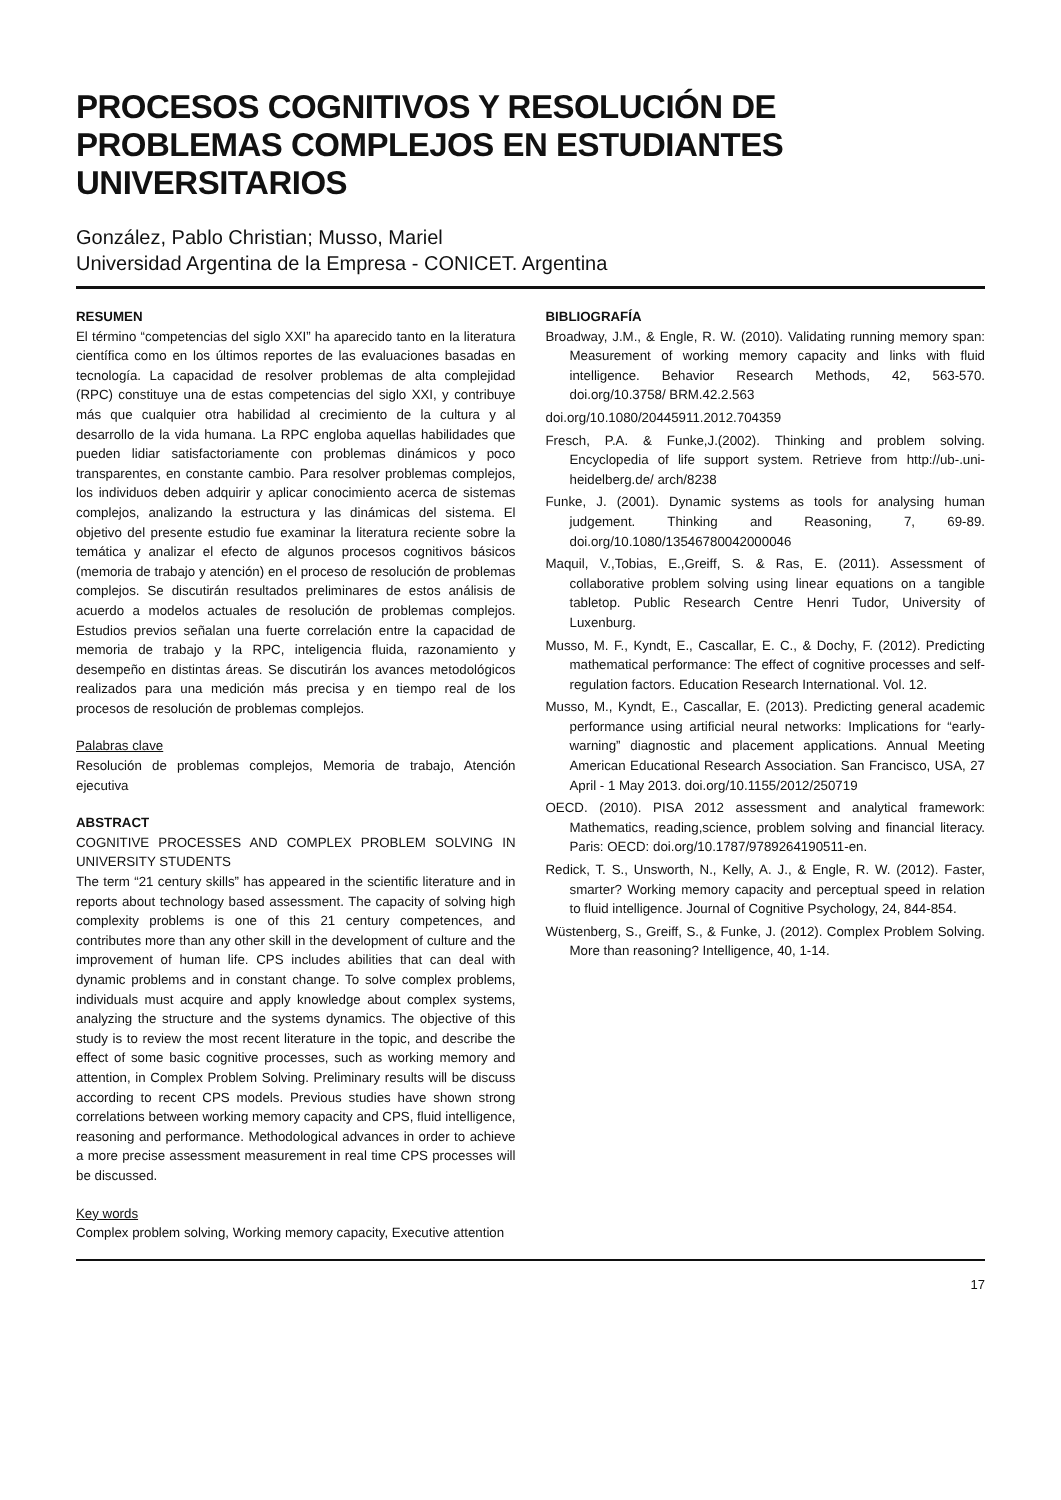PROCESOS COGNITIVOS Y RESOLUCIÓN DE PROBLEMAS COMPLEJOS EN ESTUDIANTES UNIVERSITARIOS
González, Pablo Christian; Musso, Mariel
Universidad Argentina de la Empresa - CONICET. Argentina
RESUMEN
El término “competencias del siglo XXI” ha aparecido tanto en la literatura científica como en los últimos reportes de las evaluaciones basadas en tecnología. La capacidad de resolver problemas de alta complejidad (RPC) constituye una de estas competencias del siglo XXI, y contribuye más que cualquier otra habilidad al crecimiento de la cultura y al desarrollo de la vida humana. La RPC engloba aquellas habilidades que pueden lidiar satisfactoriamente con problemas dinámicos y poco transparentes, en constante cambio. Para resolver problemas complejos, los individuos deben adquirir y aplicar conocimiento acerca de sistemas complejos, analizando la estructura y las dinámicas del sistema. El objetivo del presente estudio fue examinar la literatura reciente sobre la temática y analizar el efecto de algunos procesos cognitivos básicos (memoria de trabajo y atención) en el proceso de resolución de problemas complejos. Se discutirán resultados preliminares de estos análisis de acuerdo a modelos actuales de resolución de problemas complejos. Estudios previos señalan una fuerte correlación entre la capacidad de memoria de trabajo y la RPC, inteligencia fluida, razonamiento y desempeño en distintas áreas. Se discutirán los avances metodológicos realizados para una medición más precisa y en tiempo real de los procesos de resolución de problemas complejos.
Palabras clave
Resolución de problemas complejos, Memoria de trabajo, Atención ejecutiva
ABSTRACT
COGNITIVE PROCESSES AND COMPLEX PROBLEM SOLVING IN UNIVERSITY STUDENTS
The term “21 century skills” has appeared in the scientific literature and in reports about technology based assessment. The capacity of solving high complexity problems is one of this 21 century competences, and contributes more than any other skill in the development of culture and the improvement of human life. CPS includes abilities that can deal with dynamic problems and in constant change. To solve complex problems, individuals must acquire and apply knowledge about complex systems, analyzing the structure and the systems dynamics. The objective of this study is to review the most recent literature in the topic, and describe the effect of some basic cognitive processes, such as working memory and attention, in Complex Problem Solving. Preliminary results will be discuss according to recent CPS models. Previous studies have shown strong correlations between working memory capacity and CPS, fluid intelligence, reasoning and performance. Methodological advances in order to achieve a more precise assessment measurement in real time CPS processes will be discussed.
Key words
Complex problem solving, Working memory capacity, Executive attention
BIBLIOGRAFÍA
Broadway, J.M., & Engle, R. W. (2010). Validating running memory span: Measurement of working memory capacity and links with fluid intelligence. Behavior Research Methods, 42, 563-570. doi.org/10.3758/ BRM.42.2.563
doi.org/10.1080/20445911.2012.704359
Fresch, P.A. & Funke,J.(2002). Thinking and problem solving. Encyclopedia of life support system. Retrieve from http://ub-.uni-heidelberg.de/ arch/8238
Funke, J. (2001). Dynamic systems as tools for analysing human judgement. Thinking and Reasoning, 7, 69-89. doi.org/10.1080/13546780042000046
Maquil, V.,Tobias, E.,Greiff, S. & Ras, E. (2011). Assessment of collaborative problem solving using linear equations on a tangible tabletop. Public Research Centre Henri Tudor, University of Luxenburg.
Musso, M. F., Kyndt, E., Cascallar, E. C., & Dochy, F. (2012). Predicting mathematical performance: The effect of cognitive processes and self-regulation factors. Education Research International. Vol. 12.
Musso, M., Kyndt, E., Cascallar, E. (2013). Predicting general academic performance using artificial neural networks: Implications for “early-warning” diagnostic and placement applications. Annual Meeting American Educational Research Association. San Francisco, USA, 27 April - 1 May 2013. doi.org/10.1155/2012/250719
OECD. (2010). PISA 2012 assessment and analytical framework: Mathematics, reading,science, problem solving and financial literacy. Paris: OECD: doi.org/10.1787/9789264190511-en.
Redick, T. S., Unsworth, N., Kelly, A. J., & Engle, R. W. (2012). Faster, smarter? Working memory capacity and perceptual speed in relation to fluid intelligence. Journal of Cognitive Psychology, 24, 844-854.
Wüstenberg, S., Greiff, S., & Funke, J. (2012). Complex Problem Solving. More than reasoning? Intelligence, 40, 1-14.
17